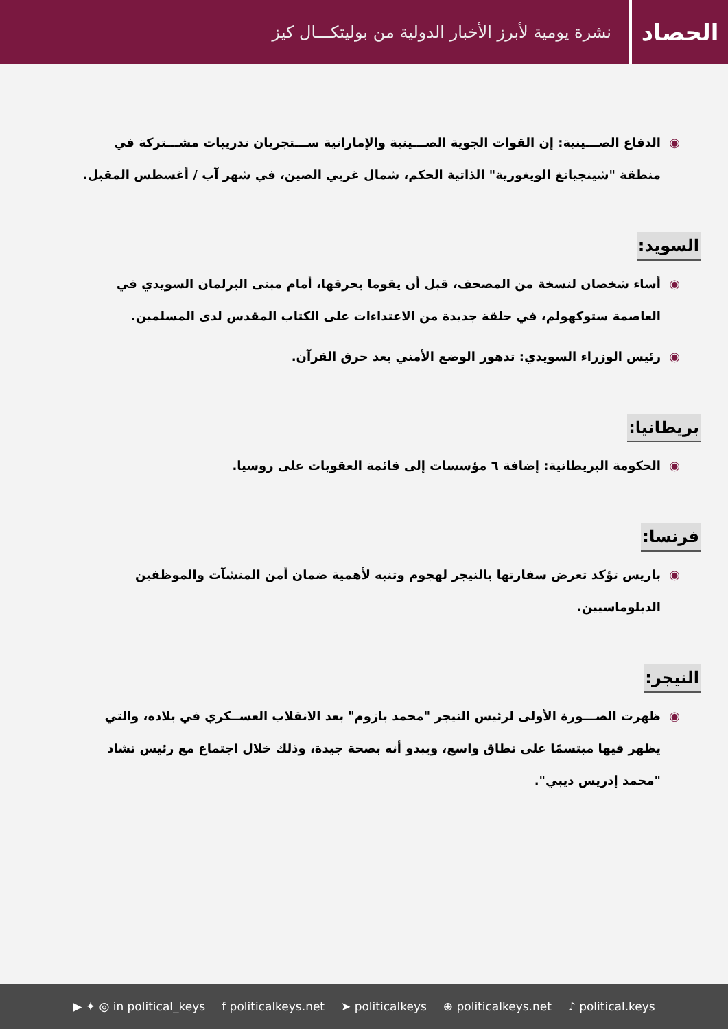الحصاد
نشرة يومية لأبرز الأخبار الدولية من بوليتكـــال كيز
◉ الدفاع الصـــينية: إن القوات الجوية الصـــينية والإماراتية ســـتجريان تدريبات مشـــتركة في منطقة "شينجيانغ الويغورية" الذاتية الحكم، شمال غربي الصين، في شهر آب / أغسطس المقبل.
السويد:
◉ أساء شخصان لنسخة من المصحف، قبل أن يقوما بحرقها، أمام مبنى البرلمان السويدي في العاصمة ستوكهولم، في حلقة جديدة من الاعتداءات على الكتاب المقدس لدى المسلمين.
◉ رئيس الوزراء السويدي: تدهور الوضع الأمني بعد حرق القرآن.
بريطانيا:
◉ الحكومة البريطانية: إضافة ٦ مؤسسات إلى قائمة العقوبات على روسيا.
فرنسا:
◉ باريس تؤكد تعرض سفارتها بالنيجر لهجوم وتنبه لأهمية ضمان أمن المنشآت والموظفين الدبلوماسيين.
النيجر:
◉ ظهرت الصـــورة الأولى لرئيس النيجر "محمد بازوم" بعد الانقلاب العســكري في بلاده، والتي يظهر فيها مبتسمًا على نطاق واسع، ويبدو أنه بصحة جيدة، وذلك خلال اجتماع مع رئيس تشاد "محمد إدريس ديبي".
▶ ✦ ◎ in political_keys f politicalkeys.net ➤ politicalkeys ⊕ politicalkeys.net ♪ political.keys